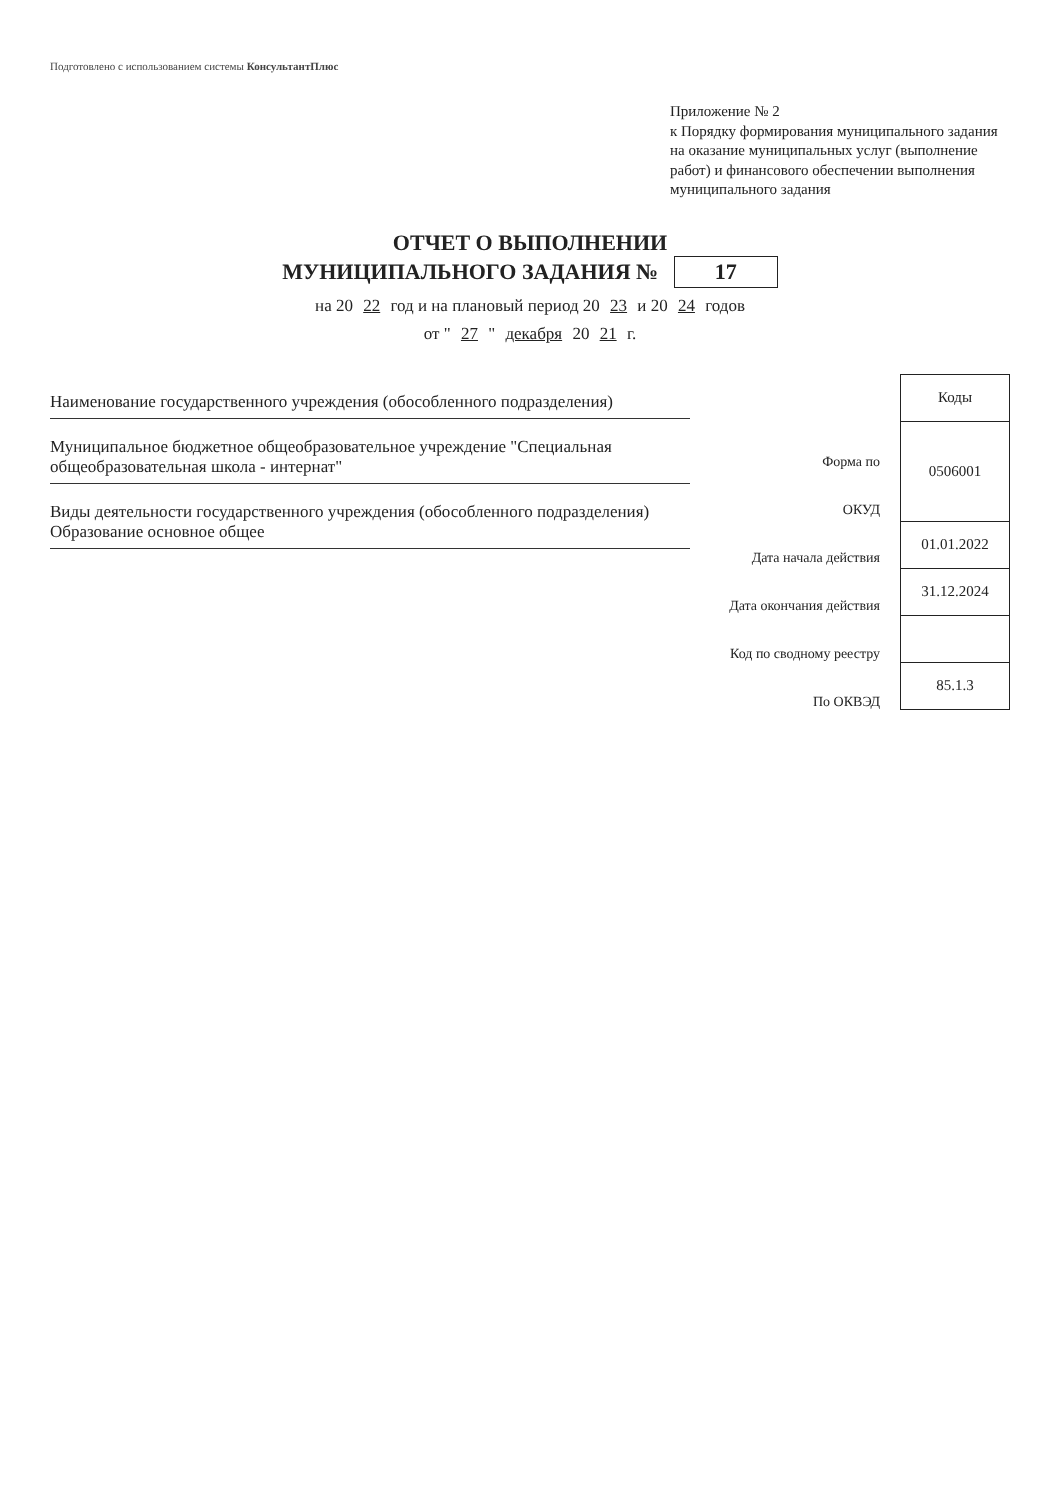Подготовлено с использованием системы КонсультантПлюс
Приложение № 2
к Порядку формирования муниципального задания на оказание муниципальных услуг (выполнение работ) и финансового обеспечении выполнения муниципального задания
ОТЧЕТ О ВЫПОЛНЕНИИ
МУНИЦИПАЛЬНОГО ЗАДАНИЯ № 17
на 20 22 год и на плановый период 20 23 и 20 24 годов
от " 27 " декабря 20 21 г.
Наименование государственного учреждения (обособленного подразделения)
Муниципальное бюджетное общеобразовательное учреждение "Специальная общеобразовательная школа - интернат"
Виды деятельности государственного учреждения (обособленного подразделения)
Образование основное общее
Форма по
ОКУД
Дата начала действия
Дата окончания действия
Код по сводному реестру
По ОКВЭД
| Коды |
| --- |
| 0506001 |
| 01.01.2022 |
| 31.12.2024 |
| 85.1.3 |